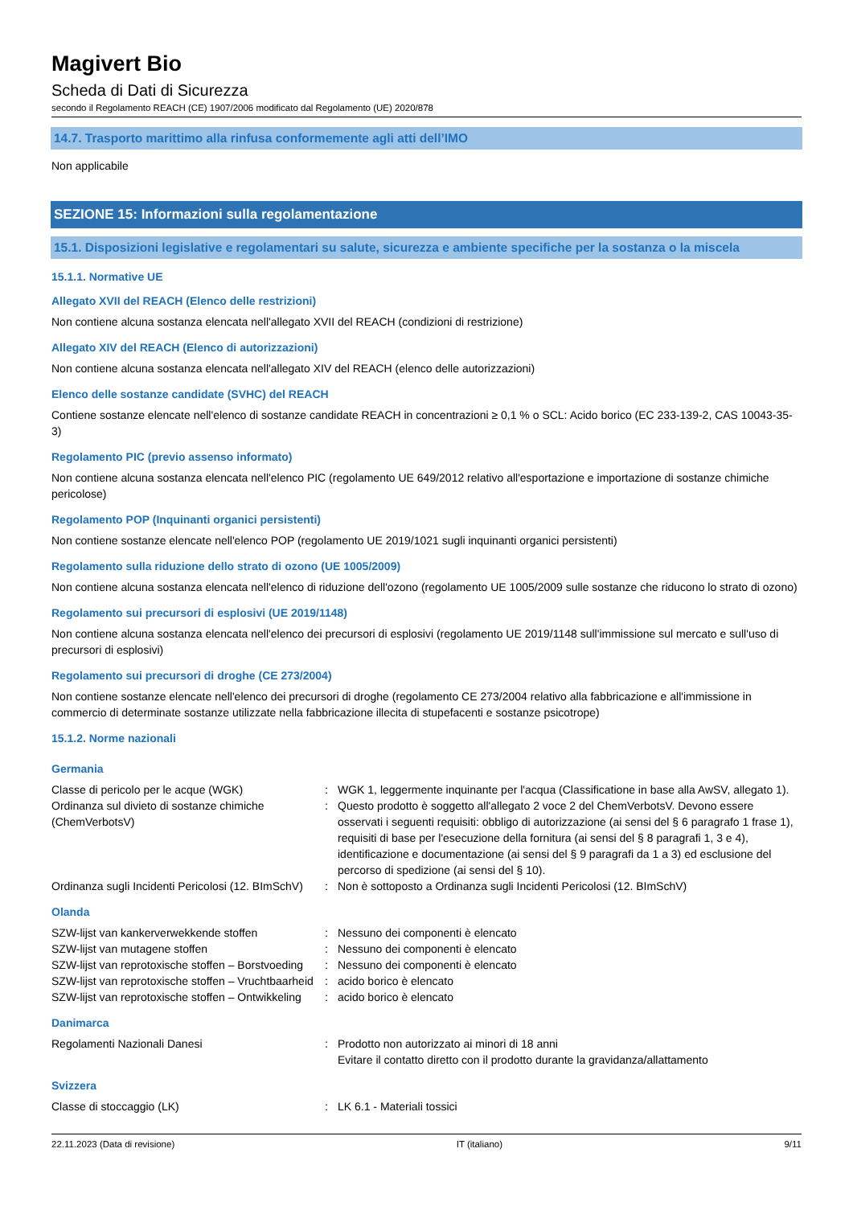Magivert Bio
Scheda di Dati di Sicurezza
secondo il Regolamento REACH (CE) 1907/2006 modificato dal Regolamento (UE) 2020/878
14.7. Trasporto marittimo alla rinfusa conformemente agli atti dell’IMO
Non applicabile
SEZIONE 15: Informazioni sulla regolamentazione
15.1. Disposizioni legislative e regolamentari su salute, sicurezza e ambiente specifiche per la sostanza o la miscela
15.1.1. Normative UE
Allegato XVII del REACH (Elenco delle restrizioni)
Non contiene alcuna sostanza elencata nell'allegato XVII del REACH (condizioni di restrizione)
Allegato XIV del REACH (Elenco di autorizzazioni)
Non contiene alcuna sostanza elencata nell'allegato XIV del REACH (elenco delle autorizzazioni)
Elenco delle sostanze candidate (SVHC) del REACH
Contiene sostanze elencate nell'elenco di sostanze candidate REACH in concentrazioni ≥ 0,1 % o SCL: Acido borico (EC 233-139-2, CAS 10043-35-3)
Regolamento PIC (previo assenso informato)
Non contiene alcuna sostanza elencata nell'elenco PIC (regolamento UE 649/2012 relativo all'esportazione e importazione di sostanze chimiche pericolose)
Regolamento POP (Inquinanti organici persistenti)
Non contiene sostanze elencate nell'elenco POP (regolamento UE 2019/1021 sugli inquinanti organici persistenti)
Regolamento sulla riduzione dello strato di ozono (UE 1005/2009)
Non contiene alcuna sostanza elencata nell'elenco di riduzione dell'ozono (regolamento UE 1005/2009 sulle sostanze che riducono lo strato di ozono)
Regolamento sui precursori di esplosivi (UE 2019/1148)
Non contiene alcuna sostanza elencata nell'elenco dei precursori di esplosivi (regolamento UE 2019/1148 sull'immissione sul mercato e sull'uso di precursori di esplosivi)
Regolamento sui precursori di droghe (CE 273/2004)
Non contiene sostanze elencate nell'elenco dei precursori di droghe (regolamento CE 273/2004 relativo alla fabbricazione e all'immissione in commercio di determinate sostanze utilizzate nella fabbricazione illecita di stupefacenti e sostanze psicotrope)
15.1.2. Norme nazionali
Germania
| Classe di pericolo per le acque (WGK) | : | WGK 1, leggermente inquinante per l'acqua (Classificatione in base alla AwSV, allegato 1). |
| Ordinanza sul divieto di sostanze chimiche (ChemVerbotsV) | : | Questo prodotto è soggetto all'allegato 2 voce 2 del ChemVerbotsV. Devono essere osservati i seguenti requisiti: obbligo di autorizzazione (ai sensi del § 6 paragrafo 1 frase 1), requisiti di base per l'esecuzione della fornitura (ai sensi del § 8 paragrafi 1, 3 e 4), identificazione e documentazione (ai sensi del § 9 paragrafi da 1 a 3) ed esclusione del percorso di spedizione (ai sensi del § 10). |
| Ordinanza sugli Incidenti Pericolosi (12. BImSchV) | : | Non è sottoposto a Ordinanza sugli Incidenti Pericolosi (12. BImSchV) |
Olanda
| SZW-lijst van kankerverwekkende stoffen | : | Nessuno dei componenti è elencato |
| SZW-lijst van mutagene stoffen | : | Nessuno dei componenti è elencato |
| SZW-lijst van reprotoxische stoffen – Borstvoeding | : | Nessuno dei componenti è elencato |
| SZW-lijst van reprotoxische stoffen – Vruchtbaarheid | : | acido borico è elencato |
| SZW-lijst van reprotoxische stoffen – Ontwikkeling | : | acido borico è elencato |
Danimarca
| Regolamenti Nazionali Danesi | : | Prodotto non autorizzato ai minori di 18 anni Evitare il contatto diretto con il prodotto durante la gravidanza/allattamento |
Svizzera
| Classe di stoccaggio (LK) | : | LK 6.1 - Materiali tossici |
22.11.2023 (Data di revisione) IT (italiano) 9/11